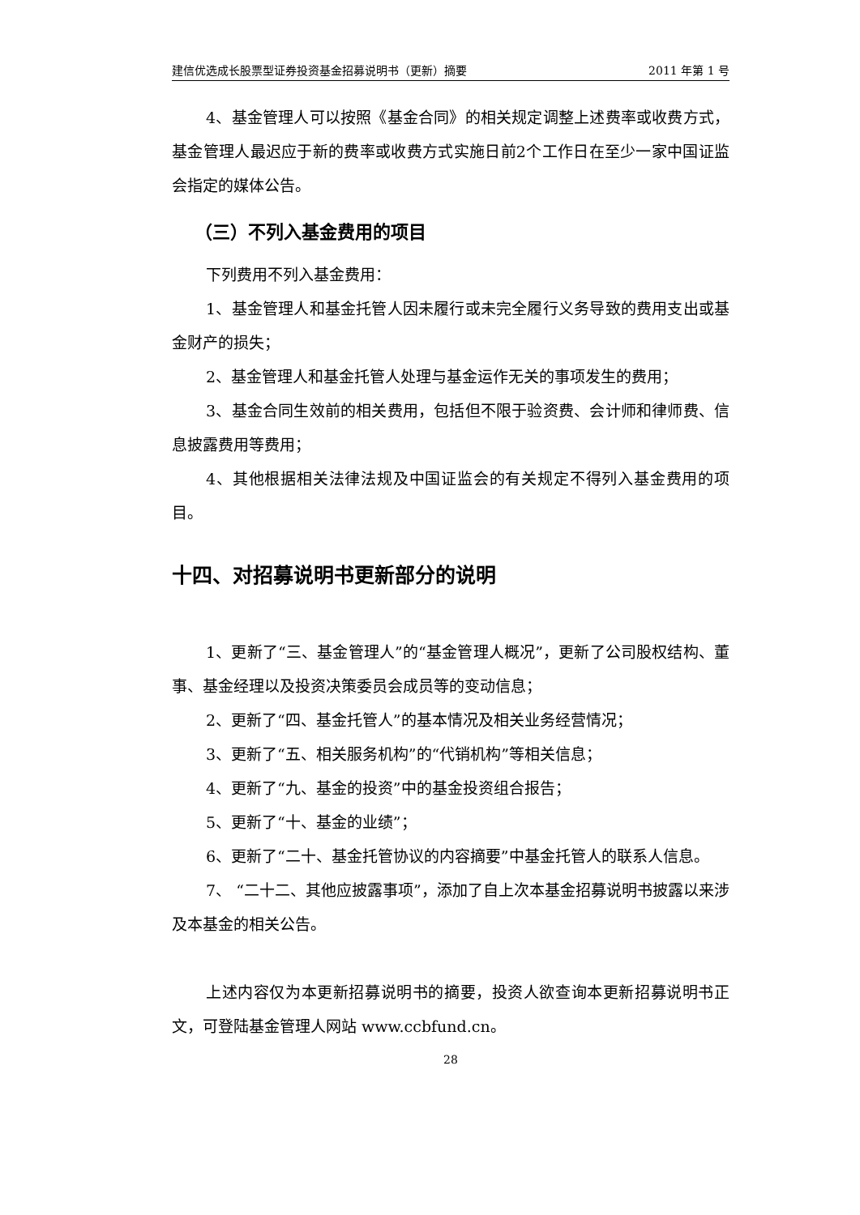建信优选成长股票型证券投资基金招募说明书（更新）摘要 2011 年第 1 号
4、基金管理人可以按照《基金合同》的相关规定调整上述费率或收费方式，基金管理人最迟应于新的费率或收费方式实施日前2个工作日在至少一家中国证监会指定的媒体公告。
（三）不列入基金费用的项目
下列费用不列入基金费用：
1、基金管理人和基金托管人因未履行或未完全履行义务导致的费用支出或基金财产的损失；
2、基金管理人和基金托管人处理与基金运作无关的事项发生的费用；
3、基金合同生效前的相关费用，包括但不限于验资费、会计师和律师费、信息披露费用等费用；
4、其他根据相关法律法规及中国证监会的有关规定不得列入基金费用的项目。
十四、对招募说明书更新部分的说明
1、更新了“三、基金管理人”的“基金管理人概况”，更新了公司股权结构、董事、基金经理以及投资决策委员会成员等的变动信息；
2、更新了“四、基金托管人”的基本情况及相关业务经营情况；
3、更新了“五、相关服务机构”的“代销机构”等相关信息；
4、更新了“九、基金的投资”中的基金投资组合报告；
5、更新了“十、基金的业绩”；
6、更新了“二十、基金托管协议的内容摘要”中基金托管人的联系人信息。
7、 “二十二、其他应披露事项”，添加了自上次本基金招募说明书披露以来涉及本基金的相关公告。
上述内容仅为本更新招募说明书的摘要，投资人欲查询本更新招募说明书正文，可登陆基金管理人网站 www.ccbfund.cn。
28